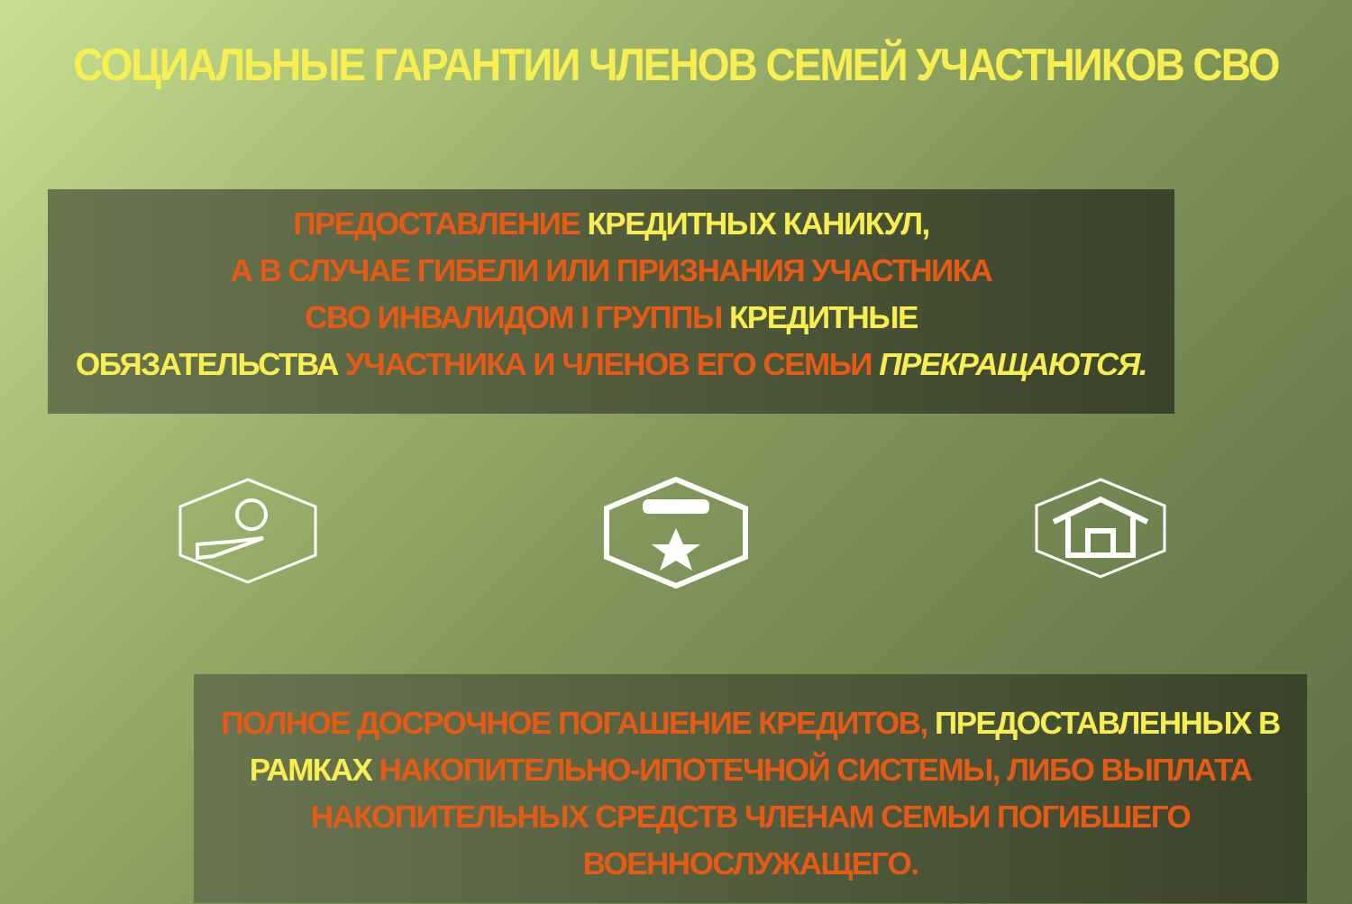СОЦИАЛЬНЫЕ ГАРАНТИИ ЧЛЕНОВ СЕМЕЙ УЧАСТНИКОВ СВО
ПРЕДОСТАВЛЕНИЕ КРЕДИТНЫХ КАНИКУЛ,
А В СЛУЧАЕ ГИБЕЛИ ИЛИ ПРИЗНАНИЯ УЧАСТНИКА
СВО ИНВАЛИДОМ I ГРУППЫ КРЕДИТНЫЕ
ОБЯЗАТЕЛЬСТВА УЧАСТНИКА И ЧЛЕНОВ ЕГО СЕМЬИ ПРЕКРАЩАЮТСЯ.
ПОЛНОЕ ДОСРОЧНОЕ ПОГАШЕНИЕ КРЕДИТОВ, ПРЕДОСТАВЛЕННЫХ В РАМКАХ НАКОПИТЕЛЬНО-ИПОТЕЧНОЙ СИСТЕМЫ, ЛИБО ВЫПЛАТА НАКОПИТЕЛЬНЫХ СРЕДСТВ ЧЛЕНАМ СЕМЬИ ПОГИБШЕГО ВОЕННОСЛУЖАЩЕГО.